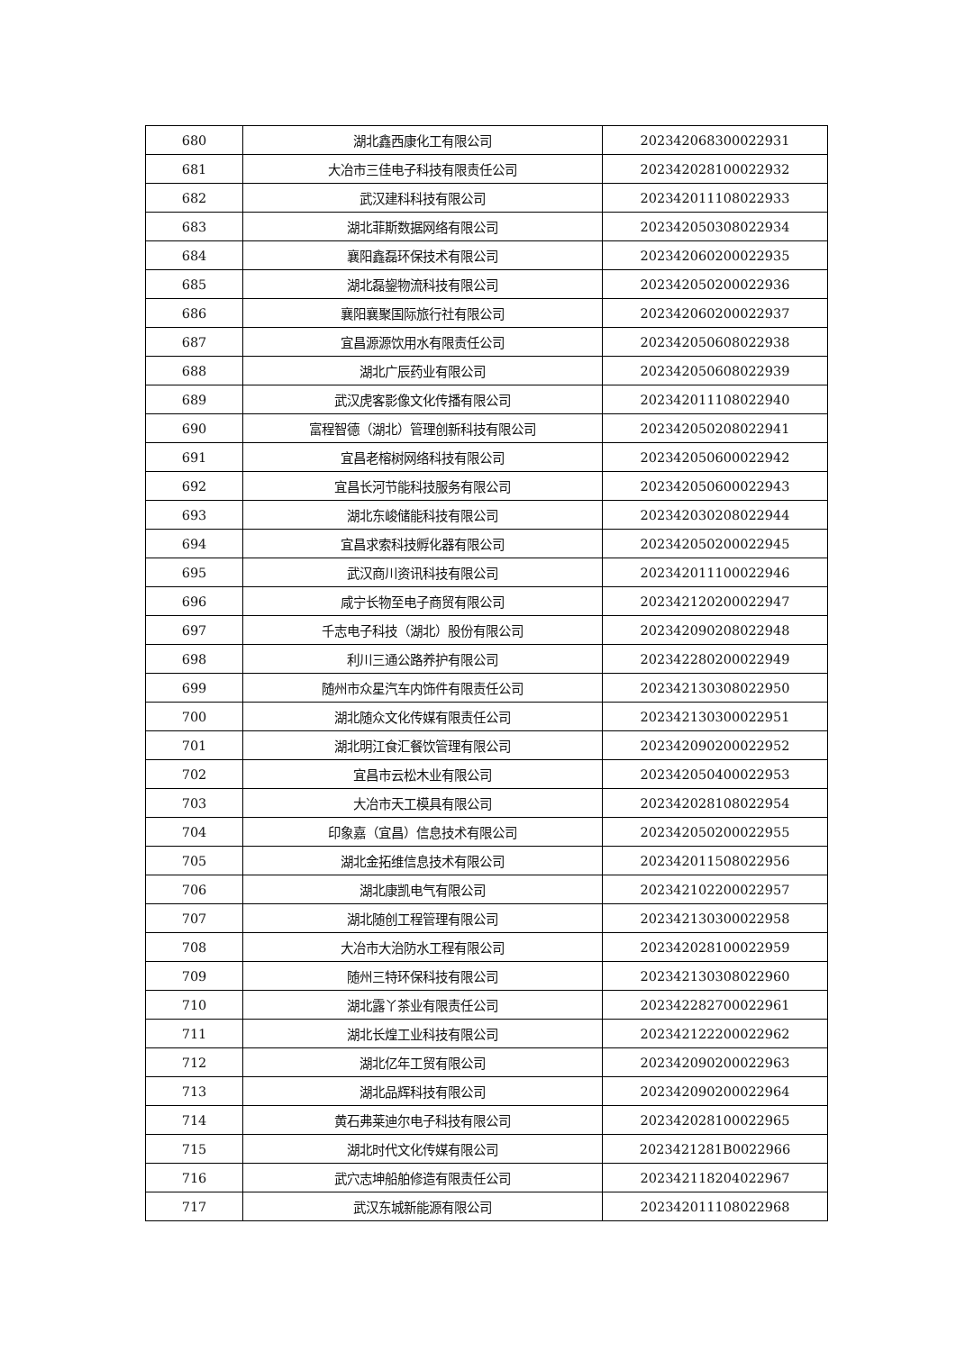| 680 | 湖北鑫西康化工有限公司 | 202342068300022931 |
| 681 | 大冶市三佳电子科技有限责任公司 | 202342028100022932 |
| 682 | 武汉建科科技有限公司 | 202342011108022933 |
| 683 | 湖北菲斯数据网络有限公司 | 202342050308022934 |
| 684 | 襄阳鑫磊环保技术有限公司 | 202342060200022935 |
| 685 | 湖北磊鋆物流科技有限公司 | 202342050200022936 |
| 686 | 襄阳襄聚国际旅行社有限公司 | 202342060200022937 |
| 687 | 宜昌源源饮用水有限责任公司 | 202342050608022938 |
| 688 | 湖北广辰药业有限公司 | 202342050608022939 |
| 689 | 武汉虎客影像文化传播有限公司 | 202342011108022940 |
| 690 | 富程智德（湖北）管理创新科技有限公司 | 202342050208022941 |
| 691 | 宜昌老榕树网络科技有限公司 | 202342050600022942 |
| 692 | 宜昌长河节能科技服务有限公司 | 202342050600022943 |
| 693 | 湖北东峻储能科技有限公司 | 202342030208022944 |
| 694 | 宜昌求索科技孵化器有限公司 | 202342050200022945 |
| 695 | 武汉商川资讯科技有限公司 | 202342011100022946 |
| 696 | 咸宁长物至电子商贸有限公司 | 202342120200022947 |
| 697 | 千志电子科技（湖北）股份有限公司 | 202342090208022948 |
| 698 | 利川三通公路养护有限公司 | 202342280200022949 |
| 699 | 随州市众星汽车内饰件有限责任公司 | 202342130308022950 |
| 700 | 湖北随众文化传媒有限责任公司 | 202342130300022951 |
| 701 | 湖北明江食汇餐饮管理有限公司 | 202342090200022952 |
| 702 | 宜昌市云松木业有限公司 | 202342050400022953 |
| 703 | 大冶市天工模具有限公司 | 202342028108022954 |
| 704 | 印象嘉（宜昌）信息技术有限公司 | 202342050200022955 |
| 705 | 湖北金拓维信息技术有限公司 | 202342011508022956 |
| 706 | 湖北康凯电气有限公司 | 202342102200022957 |
| 707 | 湖北随创工程管理有限公司 | 202342130300022958 |
| 708 | 大冶市大治防水工程有限公司 | 202342028100022959 |
| 709 | 随州三特环保科技有限公司 | 202342130308022960 |
| 710 | 湖北露丫茶业有限责任公司 | 202342282700022961 |
| 711 | 湖北长煌工业科技有限公司 | 202342122200022962 |
| 712 | 湖北亿年工贸有限公司 | 202342090200022963 |
| 713 | 湖北品辉科技有限公司 | 202342090200022964 |
| 714 | 黄石弗莱迪尔电子科技有限公司 | 202342028100022965 |
| 715 | 湖北时代文化传媒有限公司 | 2023421281B0022966 |
| 716 | 武穴志坤船舶修造有限责任公司 | 202342118204022967 |
| 717 | 武汉东城新能源有限公司 | 202342011108022968 |